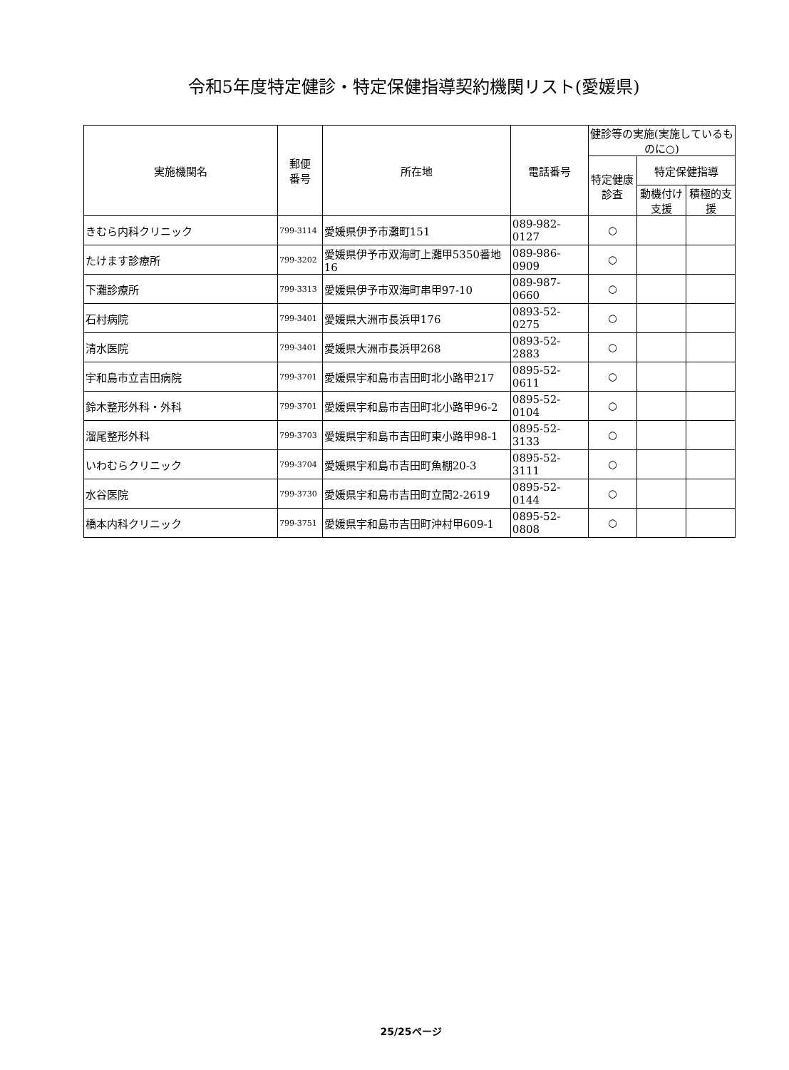令和5年度特定健診・特定保健指導契約機関リスト(愛媛県)
| 実施機関名 | 郵便 番号 | 所在地 | 電話番号 | 健診等の実施(実施しているものに○) | | |
| --- | --- | --- | --- | --- | --- | --- |
| | | | | 特定健康診査 | 特定保健指導 | |
| | | | | | 動機付け支援 | 積極的支援 |
| きむら内科クリニック | 799-3114 | 愛媛県伊予市灘町151 | 089-982-0127 | ○ | | |
| たけます診療所 | 799-3202 | 愛媛県伊予市双海町上灘甲5350番地16 | 089-986-0909 | ○ | | |
| 下灘診療所 | 799-3313 | 愛媛県伊予市双海町串甲97-10 | 089-987-0660 | ○ | | |
| 石村病院 | 799-3401 | 愛媛県大洲市長浜甲176 | 0893-52-0275 | ○ | | |
| 清水医院 | 799-3401 | 愛媛県大洲市長浜甲268 | 0893-52-2883 | ○ | | |
| 宇和島市立吉田病院 | 799-3701 | 愛媛県宇和島市吉田町北小路甲217 | 0895-52-0611 | ○ | | |
| 鈴木整形外科・外科 | 799-3701 | 愛媛県宇和島市吉田町北小路甲96-2 | 0895-52-0104 | ○ | | |
| 溜尾整形外科 | 799-3703 | 愛媛県宇和島市吉田町東小路甲98-1 | 0895-52-3133 | ○ | | |
| いわむらクリニック | 799-3704 | 愛媛県宇和島市吉田町魚棚20-3 | 0895-52-3111 | ○ | | |
| 水谷医院 | 799-3730 | 愛媛県宇和島市吉田町立間2-2619 | 0895-52-0144 | ○ | | |
| 橋本内科クリニック | 799-3751 | 愛媛県宇和島市吉田町沖村甲609-1 | 0895-52-0808 | ○ | | |
25/25ページ